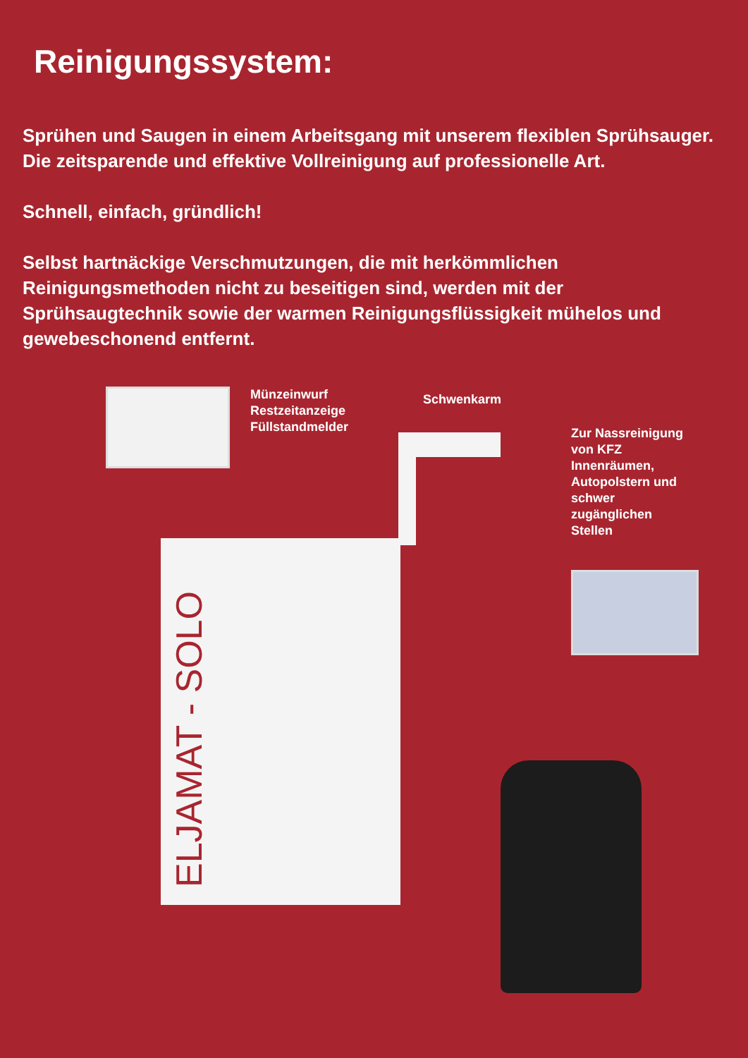Reinigungssystem:
Sprühen und Saugen in einem Arbeitsgang mit unserem flexiblen Sprühsauger. Die zeitsparende und effektive Vollreinigung auf professionelle Art.
Schnell, einfach, gründlich!
Selbst hartnäckige Verschmutzungen, die mit herkömmlichen Reinigungsmethoden nicht zu beseitigen sind, werden mit der Sprühsaugtechnik sowie der warmen Reinigungsflüssigkeit mühelos und gewebeschonend entfernt.
Münzeinwurf
Restzeitanzeige
Füllstandmelder
Schwenkarm
Zur Nassreinigung
von KFZ
Innenräumen,
Autopolstern und
schwer
zugänglichen
Stellen
ELJAMAT - SOLO